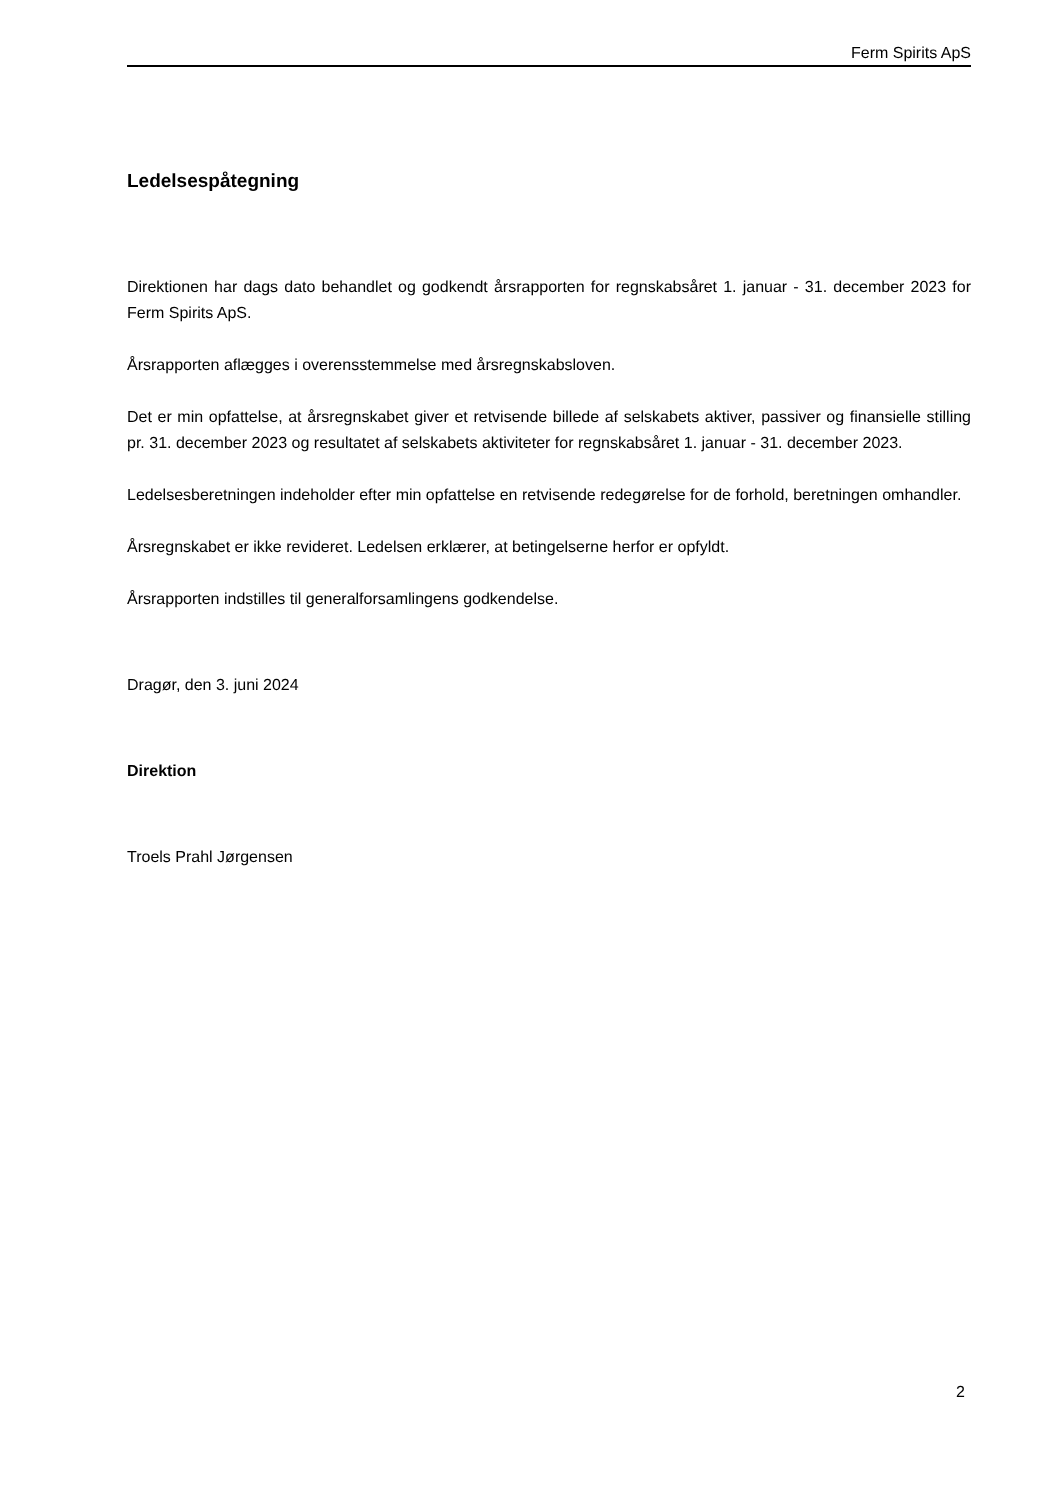Ferm Spirits ApS
Ledelsespåtegning
Direktionen har dags dato behandlet og godkendt årsrapporten for regnskabsåret 1. januar - 31. december 2023 for Ferm Spirits ApS.
Årsrapporten aflægges i overensstemmelse med årsregnskabsloven.
Det er min opfattelse, at årsregnskabet giver et retvisende billede af selskabets aktiver, passiver og finansielle stilling pr. 31. december 2023 og resultatet af selskabets aktiviteter for regnskabsåret 1. januar - 31. december 2023.
Ledelsesberetningen indeholder efter min opfattelse en retvisende redegørelse for de forhold, beretningen omhandler.
Årsregnskabet er ikke revideret. Ledelsen erklærer, at betingelserne herfor er opfyldt.
Årsrapporten indstilles til generalforsamlingens godkendelse.
Dragør, den 3. juni 2024
Direktion
Troels Prahl Jørgensen
2